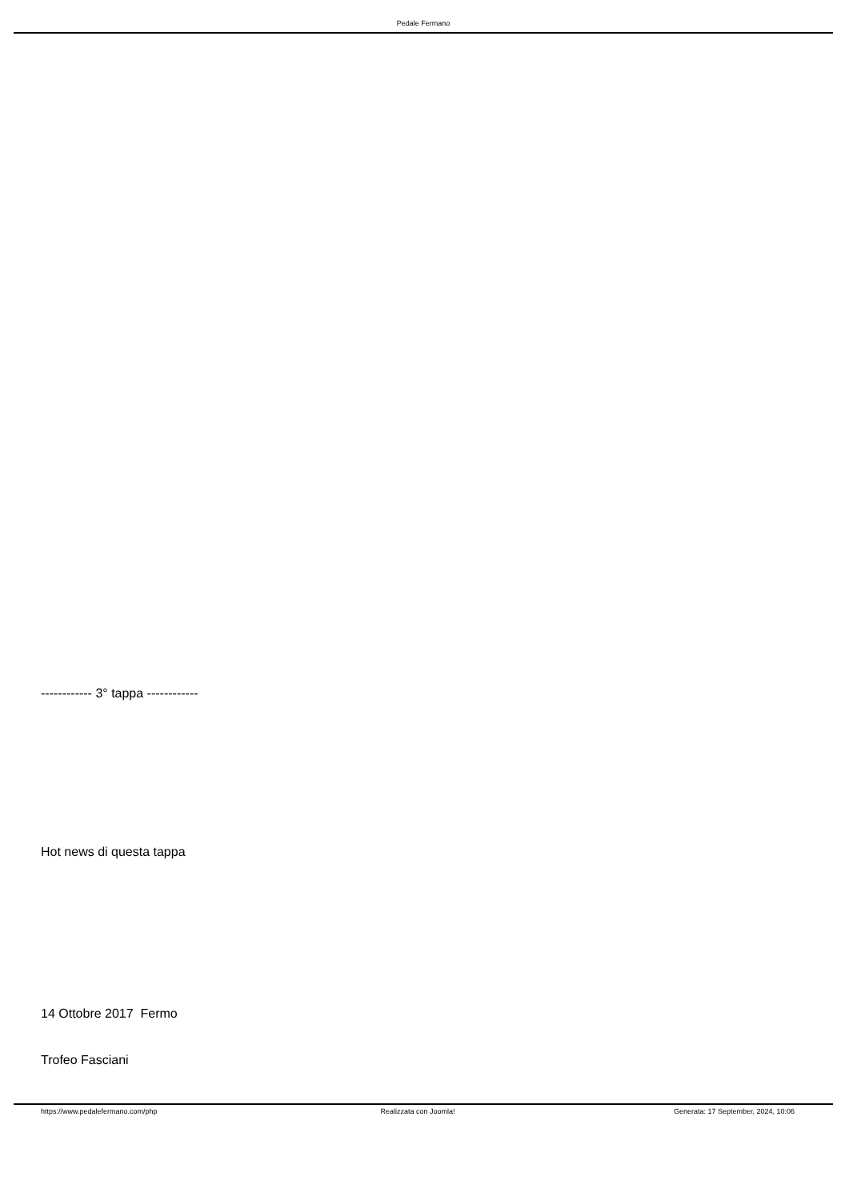Pedale Fermano
------------ 3° tappa ------------
Hot news di questa tappa
14 Ottobre 2017 Fermo
Trofeo Fasciani
https://www.pedalefermano.com/php
Realizzata con Joomla! Generata: 17 September, 2024, 10:06